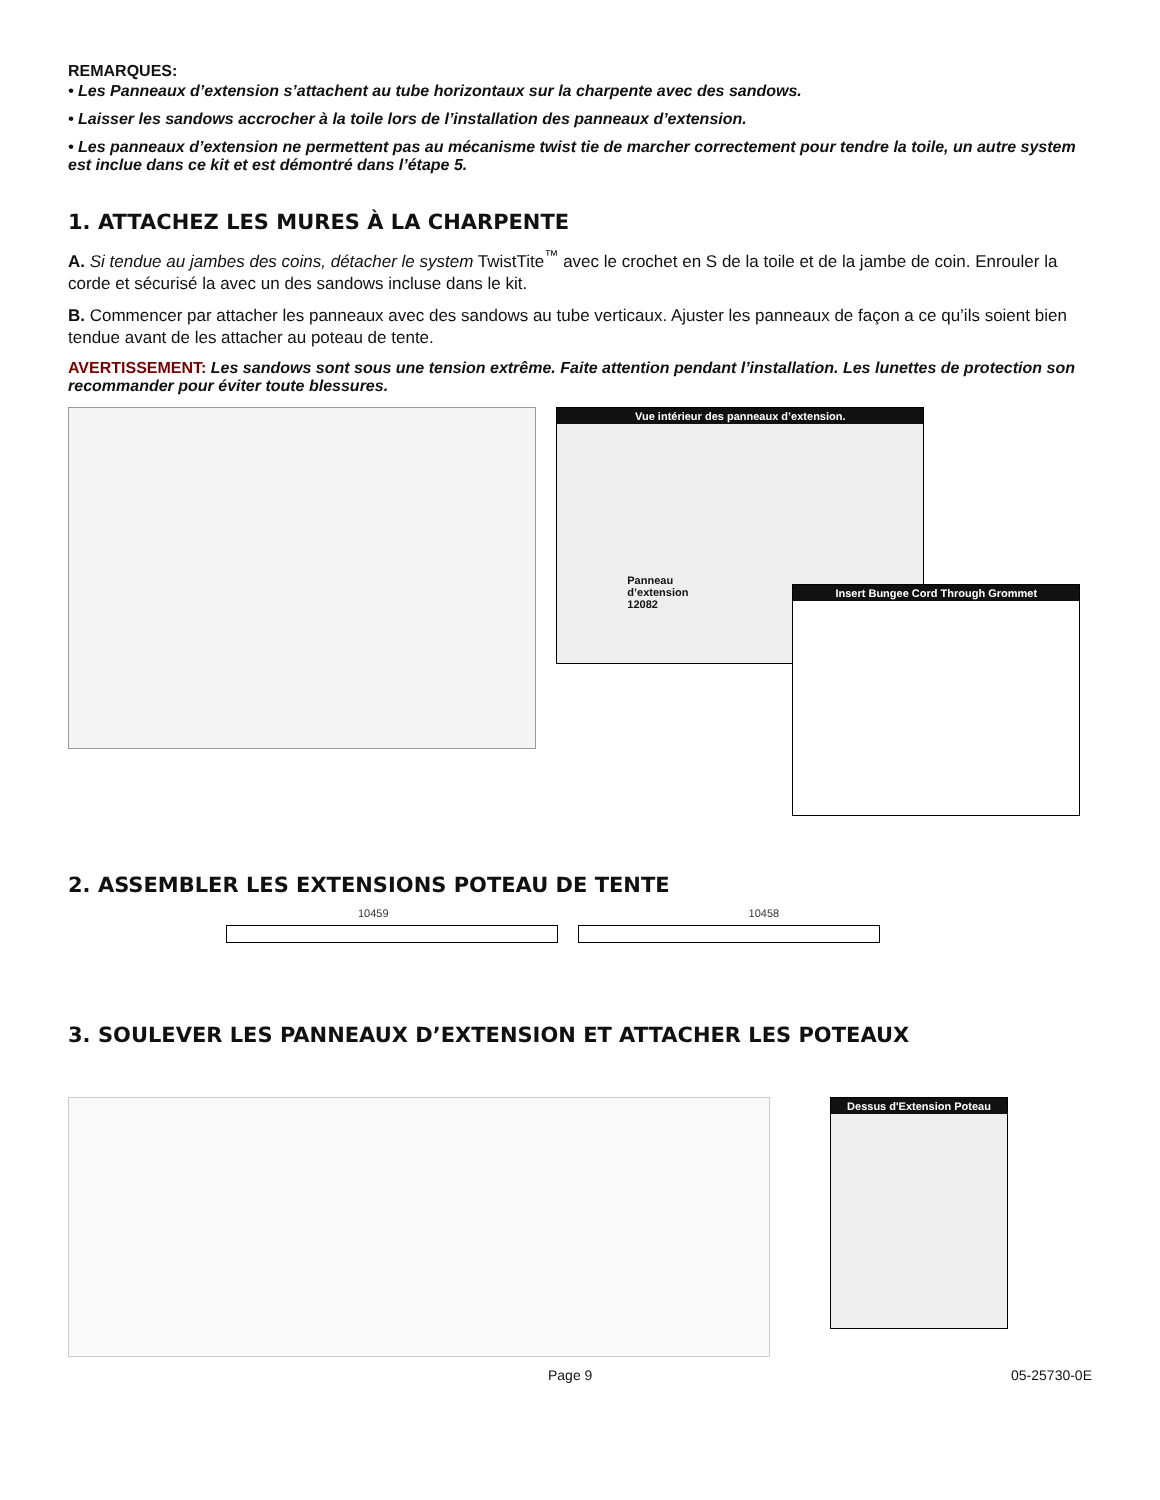REMARQUES:
• Les Panneaux d’extension s’attachent au tube horizontaux sur la charpente avec des sandows.
• Laisser les sandows accrocher à la toile lors de l’installation des panneaux d’extension.
• Les panneaux d’extension ne permettent pas au mécanisme twist tie de marcher correctement pour tendre la toile, un autre system est inclue dans ce kit et est démontré dans l’étape 5.
1. ATTACHEZ LES MURES À LA CHARPENTE
A. Si tendue au jambes des coins, détacher le system TwistTite<sup>™</sup> avec le crochet en S de la toile et de la jambe de coin. Enrouler la corde et sécurisé la avec un des sandows incluse dans le kit.
B. Commencer par attacher les panneaux avec des sandows au tube verticaux. Ajuster les panneaux de façon a ce qu’ils soient bien tendue avant de les attacher au poteau de tente.
AVERTISSEMENT: Les sandows sont sous une tension extrême. Faite attention pendant l’installation. Les lunettes de protection son recommander pour éviter toute blessures.
Vue intérieur des panneaux d’extension.
Panneau
d’extension
12082
Insert Bungee Cord Through Grommet
2. ASSEMBLER LES EXTENSIONS POTEAU DE TENTE
10459 10458
3. SOULEVER LES PANNEAUX D’EXTENSION ET ATTACHER LES POTEAUX
Dessus d'Extension Poteau
Page 9 05-25730-0E